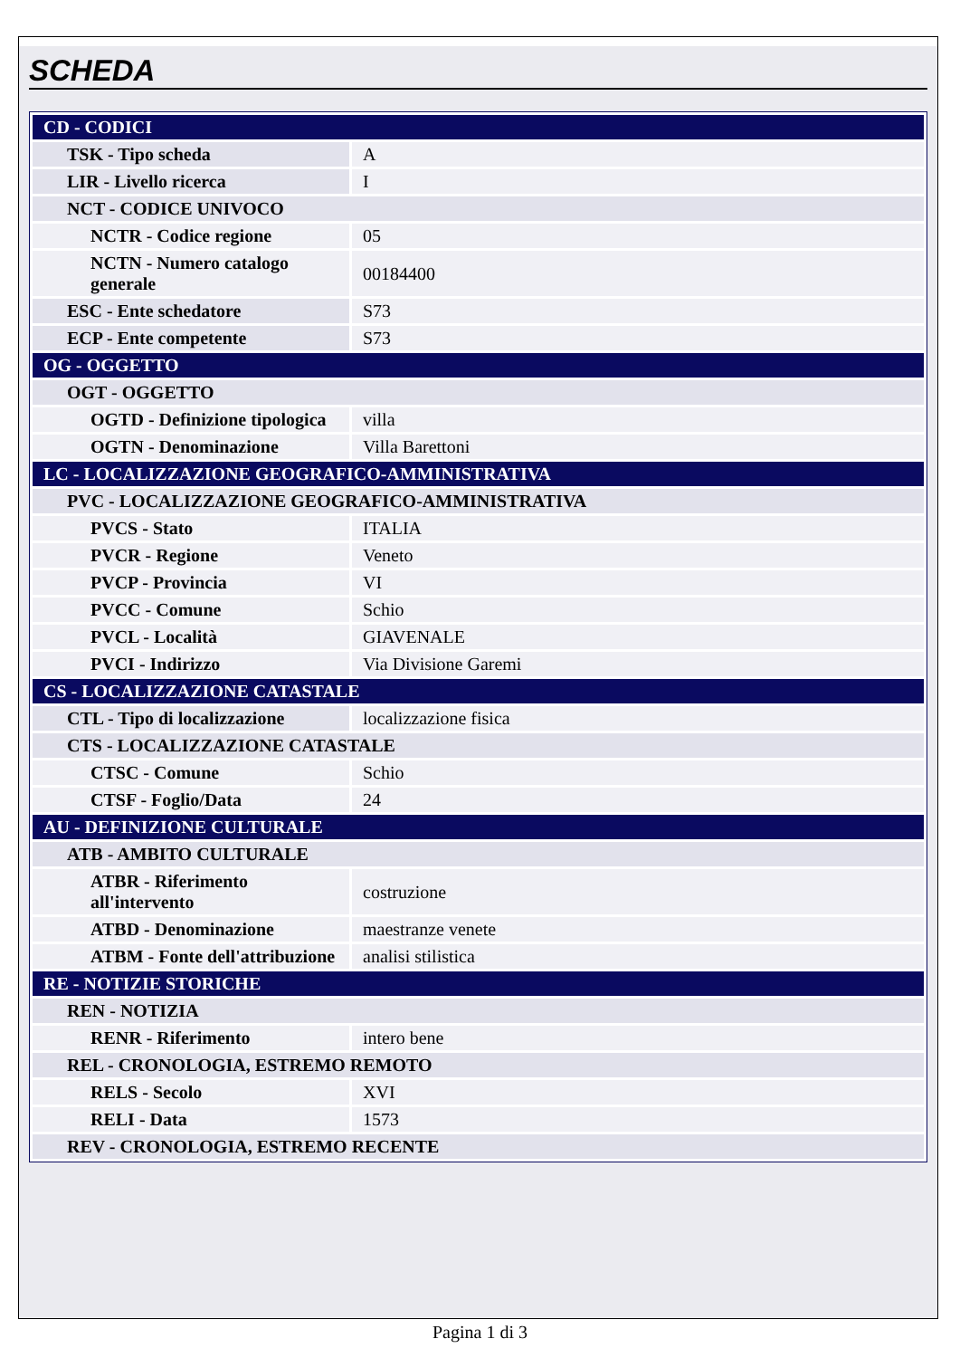SCHEDA
| CD - CODICI | |
| TSK - Tipo scheda | A |
| LIR - Livello ricerca | I |
| NCT - CODICE UNIVOCO | |
| NCTR - Codice regione | 05 |
| NCTN - Numero catalogo generale | 00184400 |
| ESC - Ente schedatore | S73 |
| ECP - Ente competente | S73 |
| OG - OGGETTO | |
| OGT - OGGETTO | |
| OGTD - Definizione tipologica | villa |
| OGTN - Denominazione | Villa Barettoni |
| LC - LOCALIZZAZIONE GEOGRAFICO-AMMINISTRATIVA | |
| PVC - LOCALIZZAZIONE GEOGRAFICO-AMMINISTRATIVA | |
| PVCS - Stato | ITALIA |
| PVCR - Regione | Veneto |
| PVCP - Provincia | VI |
| PVCC - Comune | Schio |
| PVCL - Località | GIAVENALE |
| PVCI - Indirizzo | Via Divisione Garemi |
| CS - LOCALIZZAZIONE CATASTALE | |
| CTL - Tipo di localizzazione | localizzazione fisica |
| CTS - LOCALIZZAZIONE CATASTALE | |
| CTSC - Comune | Schio |
| CTSF - Foglio/Data | 24 |
| AU - DEFINIZIONE CULTURALE | |
| ATB - AMBITO CULTURALE | |
| ATBR - Riferimento all'intervento | costruzione |
| ATBD - Denominazione | maestranze venete |
| ATBM - Fonte dell'attribuzione | analisi stilistica |
| RE - NOTIZIE STORICHE | |
| REN - NOTIZIA | |
| RENR - Riferimento | intero bene |
| REL - CRONOLOGIA, ESTREMO REMOTO | |
| RELS - Secolo | XVI |
| RELI - Data | 1573 |
| REV - CRONOLOGIA, ESTREMO RECENTE | |
Pagina 1 di 3